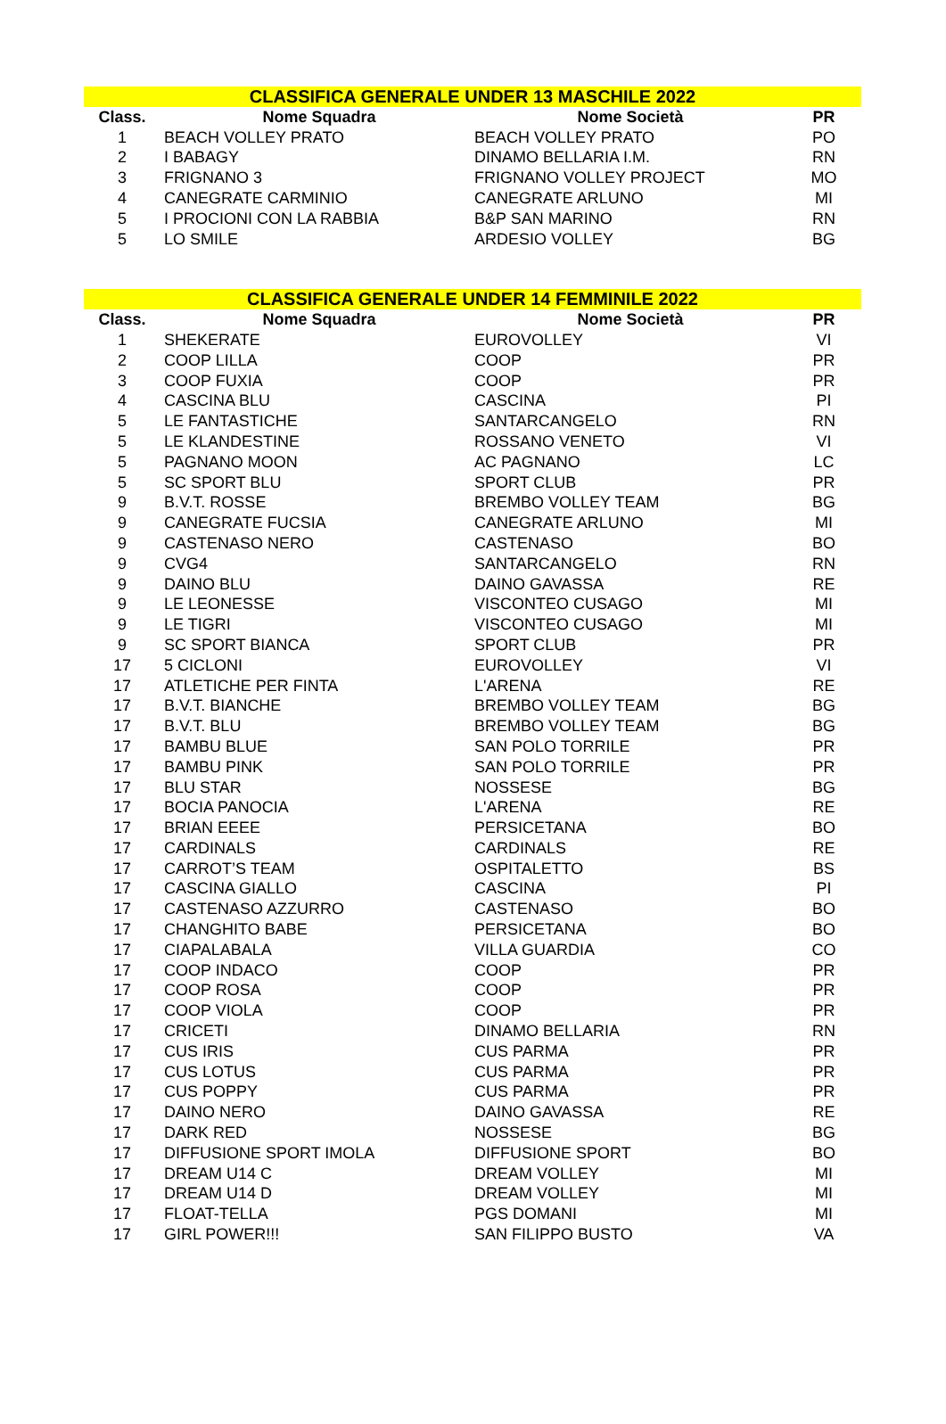| CLASSIFICA GENERALE UNDER 13 MASCHILE 2022 | | | |
| --- | --- | --- | --- |
| Class. | Nome Squadra | Nome Società | PR |
| 1 | BEACH VOLLEY PRATO | BEACH VOLLEY PRATO | PO |
| 2 | I BABAGY | DINAMO BELLARIA I.M. | RN |
| 3 | FRIGNANO 3 | FRIGNANO VOLLEY PROJECT | MO |
| 4 | CANEGRATE CARMINIO | CANEGRATE ARLUNO | MI |
| 5 | I PROCIONI CON LA RABBIA | B&P SAN MARINO | RN |
| 5 | LO SMILE | ARDESIO VOLLEY | BG |
| CLASSIFICA GENERALE UNDER 14 FEMMINILE 2022 | | | |
| --- | --- | --- | --- |
| Class. | Nome Squadra | Nome Società | PR |
| 1 | SHEKERATE | EUROVOLLEY | VI |
| 2 | COOP LILLA | COOP | PR |
| 3 | COOP FUXIA | COOP | PR |
| 4 | CASCINA BLU | CASCINA | PI |
| 5 | LE FANTASTICHE | SANTARCANGELO | RN |
| 5 | LE KLANDESTINE | ROSSANO VENETO | VI |
| 5 | PAGNANO MOON | AC PAGNANO | LC |
| 5 | SC SPORT BLU | SPORT CLUB | PR |
| 9 | B.V.T. ROSSE | BREMBO VOLLEY TEAM | BG |
| 9 | CANEGRATE FUCSIA | CANEGRATE ARLUNO | MI |
| 9 | CASTENASO NERO | CASTENASO | BO |
| 9 | CVG4 | SANTARCANGELO | RN |
| 9 | DAINO BLU | DAINO GAVASSA | RE |
| 9 | LE LEONESSE | VISCONTEO CUSAGO | MI |
| 9 | LE TIGRI | VISCONTEO CUSAGO | MI |
| 9 | SC SPORT BIANCA | SPORT CLUB | PR |
| 17 | 5 CICLONI | EUROVOLLEY | VI |
| 17 | ATLETICHE PER FINTA | L'ARENA | RE |
| 17 | B.V.T. BIANCHE | BREMBO VOLLEY TEAM | BG |
| 17 | B.V.T. BLU | BREMBO VOLLEY TEAM | BG |
| 17 | BAMBU BLUE | SAN POLO TORRILE | PR |
| 17 | BAMBU PINK | SAN POLO TORRILE | PR |
| 17 | BLU STAR | NOSSESE | BG |
| 17 | BOCIA PANOCIA | L'ARENA | RE |
| 17 | BRIAN EEEE | PERSICETANA | BO |
| 17 | CARDINALS | CARDINALS | RE |
| 17 | CARROT’S TEAM | OSPITALETTO | BS |
| 17 | CASCINA GIALLO | CASCINA | PI |
| 17 | CASTENASO AZZURRO | CASTENASO | BO |
| 17 | CHANGHITO BABE | PERSICETANA | BO |
| 17 | CIAPALABALA | VILLA GUARDIA | CO |
| 17 | COOP INDACO | COOP | PR |
| 17 | COOP ROSA | COOP | PR |
| 17 | COOP VIOLA | COOP | PR |
| 17 | CRICETI | DINAMO BELLARIA | RN |
| 17 | CUS IRIS | CUS PARMA | PR |
| 17 | CUS LOTUS | CUS PARMA | PR |
| 17 | CUS POPPY | CUS PARMA | PR |
| 17 | DAINO NERO | DAINO GAVASSA | RE |
| 17 | DARK RED | NOSSESE | BG |
| 17 | DIFFUSIONE SPORT IMOLA | DIFFUSIONE SPORT | BO |
| 17 | DREAM U14 C | DREAM VOLLEY | MI |
| 17 | DREAM U14 D | DREAM VOLLEY | MI |
| 17 | FLOAT-TELLA | PGS DOMANI | MI |
| 17 | GIRL POWER!!! | SAN FILIPPO BUSTO | VA |